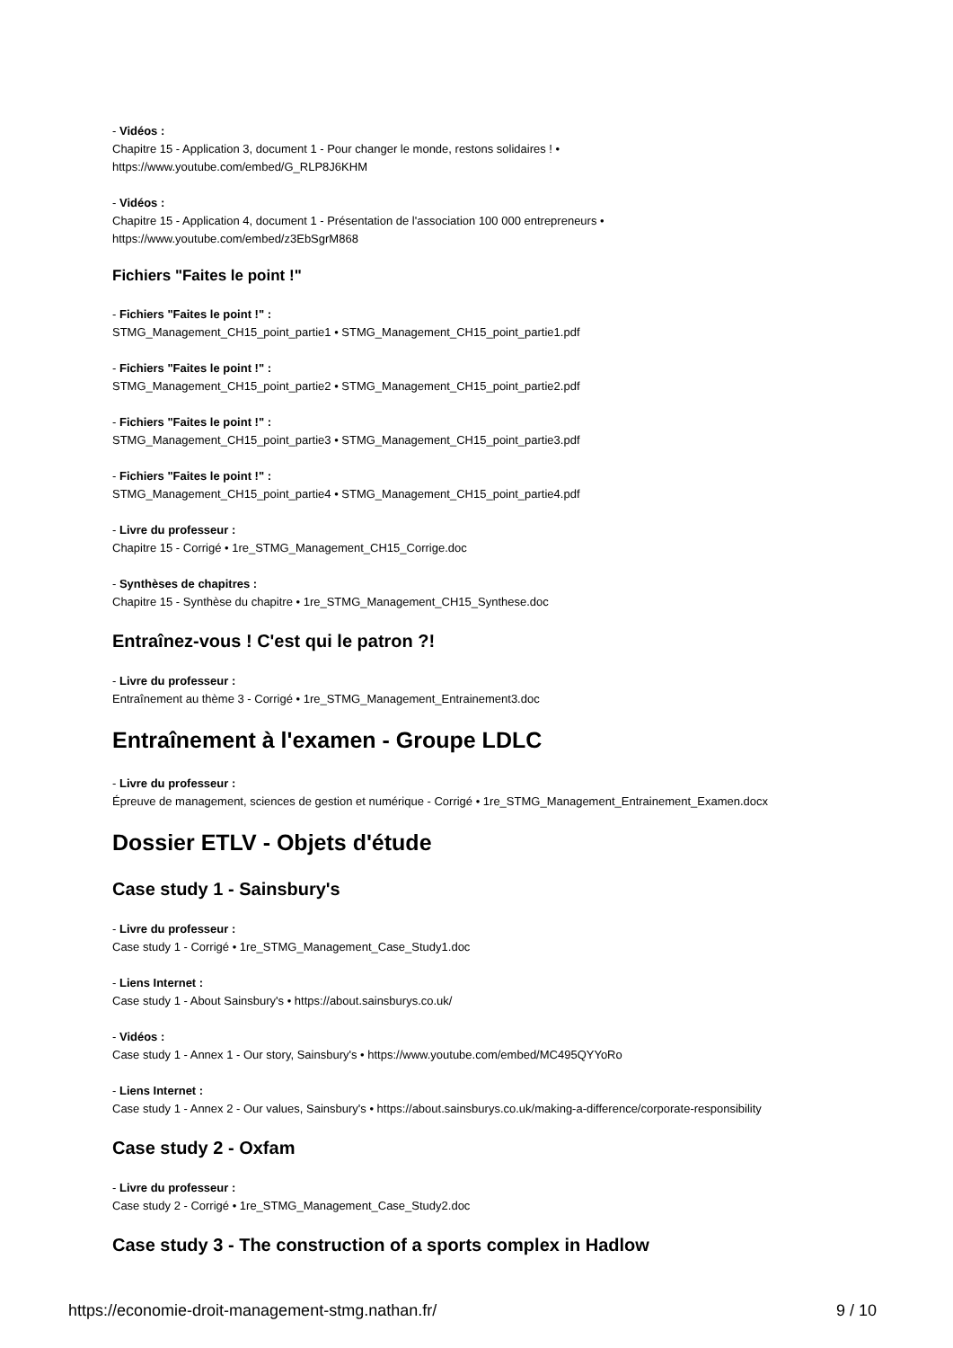- Vidéos :
Chapitre 15 - Application 3, document 1 - Pour changer le monde, restons solidaires ! •
https://www.youtube.com/embed/G_RLP8J6KHM
- Vidéos :
Chapitre 15 - Application 4, document 1 - Présentation de l'association 100 000 entrepreneurs •
https://www.youtube.com/embed/z3EbSgrM868
Fichiers "Faites le point !"
- Fichiers "Faites le point !" :
STMG_Management_CH15_point_partie1 • STMG_Management_CH15_point_partie1.pdf
- Fichiers "Faites le point !" :
STMG_Management_CH15_point_partie2 • STMG_Management_CH15_point_partie2.pdf
- Fichiers "Faites le point !" :
STMG_Management_CH15_point_partie3 • STMG_Management_CH15_point_partie3.pdf
- Fichiers "Faites le point !" :
STMG_Management_CH15_point_partie4 • STMG_Management_CH15_point_partie4.pdf
- Livre du professeur :
Chapitre 15 - Corrigé • 1re_STMG_Management_CH15_Corrige.doc
- Synthèses de chapitres :
Chapitre 15 - Synthèse du chapitre • 1re_STMG_Management_CH15_Synthese.doc
Entraînez-vous ! C'est qui le patron ?!
- Livre du professeur :
Entraînement au thème 3 - Corrigé • 1re_STMG_Management_Entrainement3.doc
Entraînement à l'examen - Groupe LDLC
- Livre du professeur :
Épreuve de management, sciences de gestion et numérique - Corrigé • 1re_STMG_Management_Entrainement_Examen.docx
Dossier ETLV - Objets d'étude
Case study 1 - Sainsbury's
- Livre du professeur :
Case study 1 - Corrigé • 1re_STMG_Management_Case_Study1.doc
- Liens Internet :
Case study 1 - About Sainsbury's • https://about.sainsburys.co.uk/
- Vidéos :
Case study 1 - Annex 1 - Our story, Sainsbury's • https://www.youtube.com/embed/MC495QYYoRo
- Liens Internet :
Case study 1 - Annex 2 - Our values, Sainsbury's • https://about.sainsburys.co.uk/making-a-difference/corporate-responsibility
Case study 2 - Oxfam
- Livre du professeur :
Case study 2 - Corrigé • 1re_STMG_Management_Case_Study2.doc
Case study 3 - The construction of a sports complex in Hadlow
https://economie-droit-management-stmg.nathan.fr/ 9 / 10